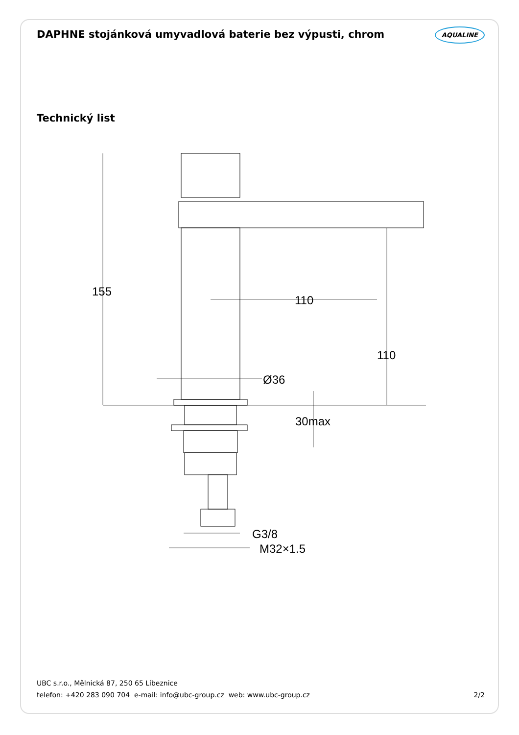DAPHNE stojánková umyvadlová baterie bez výpusti, chrom AQUALINE
Technický list
155
110
110
Ø36
30max
G3/8
M32×1.5
UBC s.r.o., Mělnická 87, 250 65 Líbeznice
telefon: +420 283 090 704 e-mail: info@ubc-group.cz web: www.ubc-group.cz
2/2